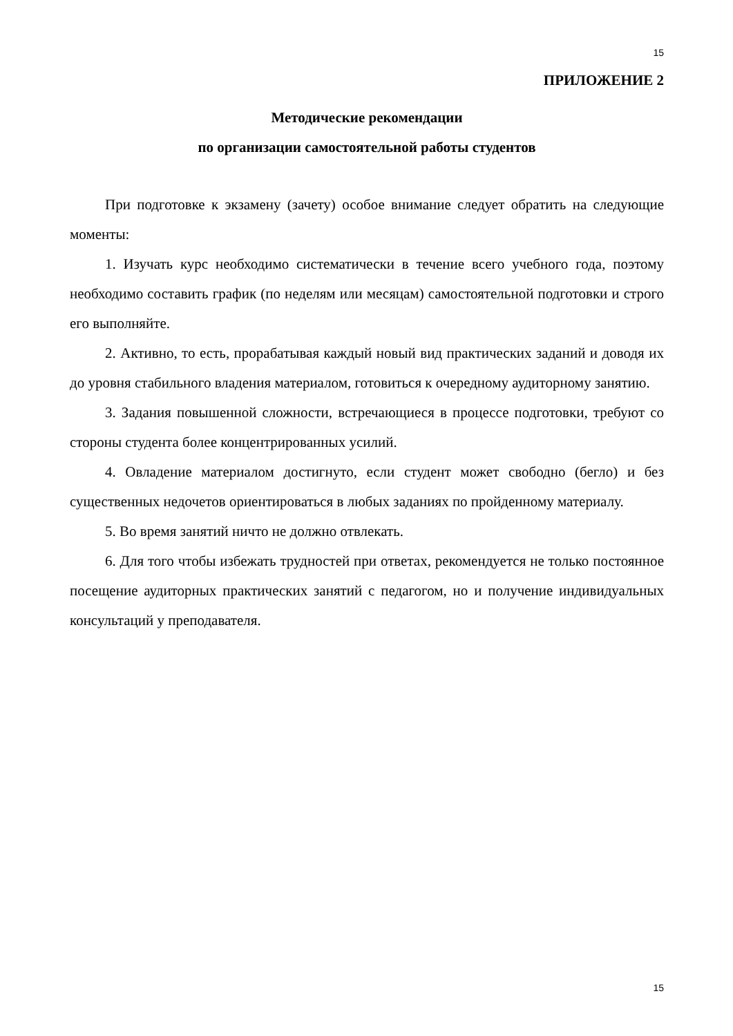15
ПРИЛОЖЕНИЕ 2
Методические рекомендации
по организации самостоятельной работы студентов
При подготовке к экзамену (зачету) особое внимание следует обратить на следующие моменты:
1. Изучать курс необходимо систематически в течение всего учебного года, поэтому необходимо составить график (по неделям или месяцам) самостоятельной подготовки и строго его выполняйте.
2. Активно, то есть, прорабатывая каждый новый вид практических заданий и доводя их до уровня стабильного владения материалом, готовиться к очередному аудиторному занятию.
3. Задания повышенной сложности, встречающиеся в процессе подготовки, требуют со стороны студента более концентрированных усилий.
4. Овладение материалом достигнуто, если студент может свободно (бегло) и без существенных недочетов ориентироваться в любых заданиях по пройденному материалу.
5. Во время занятий ничто не должно отвлекать.
6. Для того чтобы избежать трудностей при ответах, рекомендуется не только постоянное посещение аудиторных практических занятий с педагогом, но и получение индивидуальных консультаций у преподавателя.
15